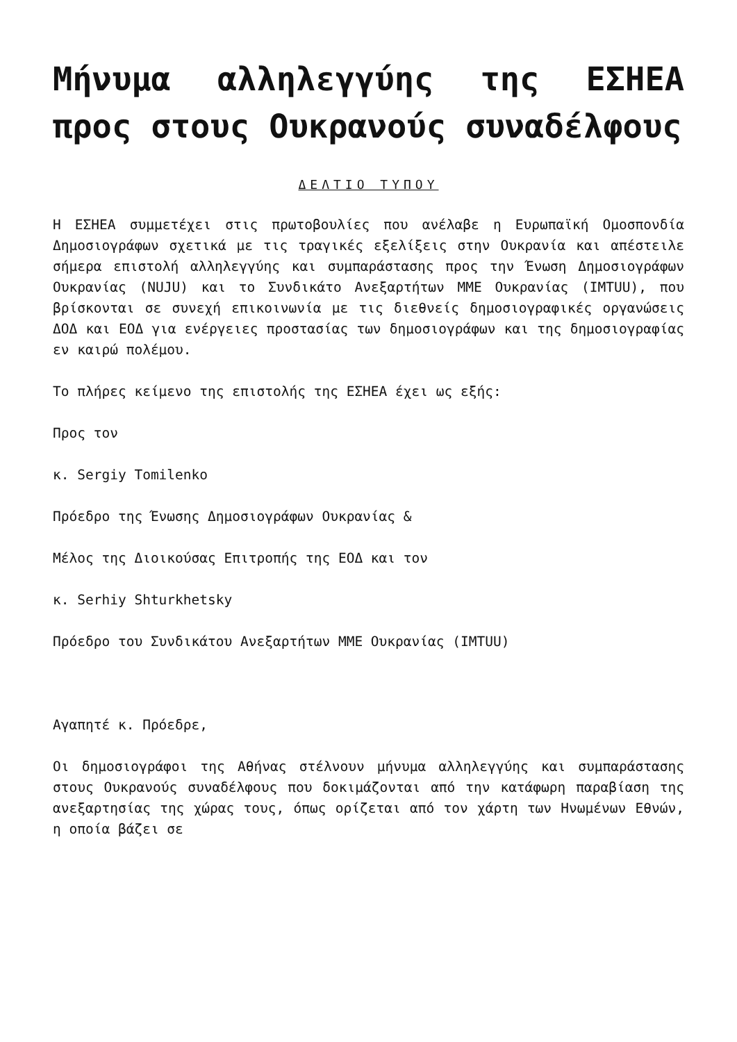Μήνυμα αλληλεγγύης της ΕΣΗΕΑ προς στους Ουκρανούς συναδέλφους
ΔΕΛΤΙΟ ΤΥΠΟΥ
Η ΕΣΗΕΑ συμμετέχει στις πρωτοβουλίες που ανέλαβε η Ευρωπαϊκή Ομοσπονδία Δημοσιογράφων σχετικά με τις τραγικές εξελίξεις στην Ουκρανία και απέστειλε σήμερα επιστολή αλληλεγγύης και συμπαράστασης προς την Ένωση Δημοσιογράφων Ουκρανίας (NUJU) και το Συνδικάτο Ανεξαρτήτων ΜΜΕ Ουκρανίας (IMTUU), που βρίσκονται σε συνεχή επικοινωνία με τις διεθνείς δημοσιογραφικές οργανώσεις ΔΟΔ και ΕΟΔ για ενέργειες προστασίας των δημοσιογράφων και της δημοσιογραφίας εν καιρώ πολέμου.
Το πλήρες κείμενο της επιστολής της ΕΣΗΕΑ έχει ως εξής:
Προς τον
κ. Sergiy Tomilenko
Πρόεδρο της Ένωσης Δημοσιογράφων Ουκρανίας &
Μέλος της Διοικούσας Επιτροπής της ΕΟΔ και τον
κ. Serhiy Shturkhetsky
Πρόεδρο του Συνδικάτου Ανεξαρτήτων ΜΜΕ Ουκρανίας (IMTUU)
Αγαπητέ κ. Πρόεδρε,
Οι δημοσιογράφοι της Αθήνας στέλνουν μήνυμα αλληλεγγύης και συμπαράστασης στους Ουκρανούς συναδέλφους που δοκιμάζονται από την κατάφωρη παραβίαση της ανεξαρτησίας της χώρας τους, όπως ορίζεται από τον χάρτη των Ηνωμένων Εθνών, η οποία βάζει σε